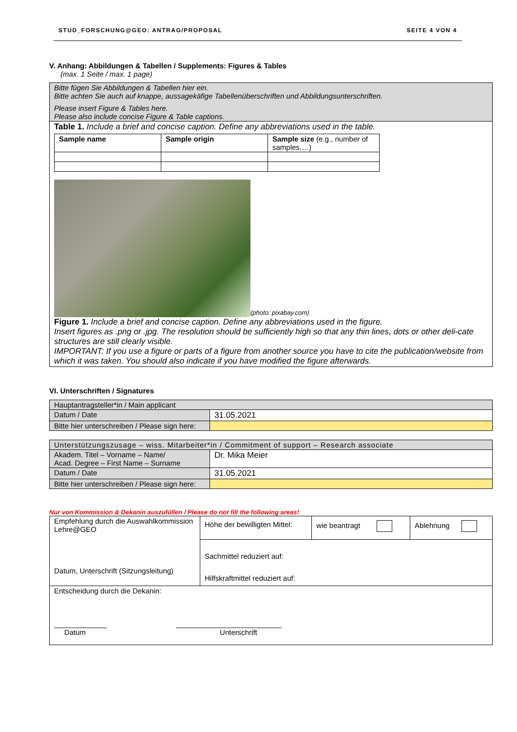STUD_FORSCHUNG@GEO: ANTRAG/PROPOSAL SEITE 4 VON 4
V. Anhang: Abbildungen & Tabellen / Supplements: Figures & Tables
(max. 1 Seite / max. 1 page)
| Bitte fügen Sie Abbildungen & Tabellen hier ein. Bitte achten Sie auch auf knappe, aussagekäfige Tabellenüberschriften und Abbildungsunterschriften. Please insert Figure & Tables here. Please also include concise Figure & Table captions. |
| Table 1. Include a brief and concise caption. Define any abbreviations used in the table. / Sample name / Sample origin / Sample size (e.g., number of samples,…) / (photo: pixabay.com) Figure 1. Include a brief and concise caption. Define any abbreviations used in the figure. Insert figures as .png or .jpg. The resolution should be sufficiently high so that any thin lines, dots or other deli-cate structures are still clearly visible. IMPORTANT: If you use a figure or parts of a figure from another source you have to cite the publication/website from which it was taken. You should also indicate if you have modified the figure afterwards. |
VI. Unterschriften / Signatures
| Hauptantragsteller*in / Main applicant | |
| Datum / Date | 31.05.2021 |
| Bitte hier unterschreiben / Please sign here: | |
| Unterstützungszusage – wiss. Mitarbeiter*in / Commitment of support – Research associate | |
| Akadem. Titel – Vorname – Name/ Acad. Degree – First Name – Surname | Dr. Mika Meier |
| Datum / Date | 31.05.2021 |
| Bitte hier unterschreiben / Please sign here: | |
Nur von Kommission & Dekanin auszufüllen / Please do not fill the following areas!
| Empfehlung durch die Auswahlkommission Lehre@GEO Datum, Unterschrift (Sitzungsleitung) | Höhe der bewilligten Mittel: | wie beantragt | Ablehnung |
| | Sachmittel reduziert auf: | | |
| | Hilfskraftmittel reduziert auf: | | |
| Entscheidung durch die Dekanin: _____________ __________________________ Datum Unterschrift | | | |